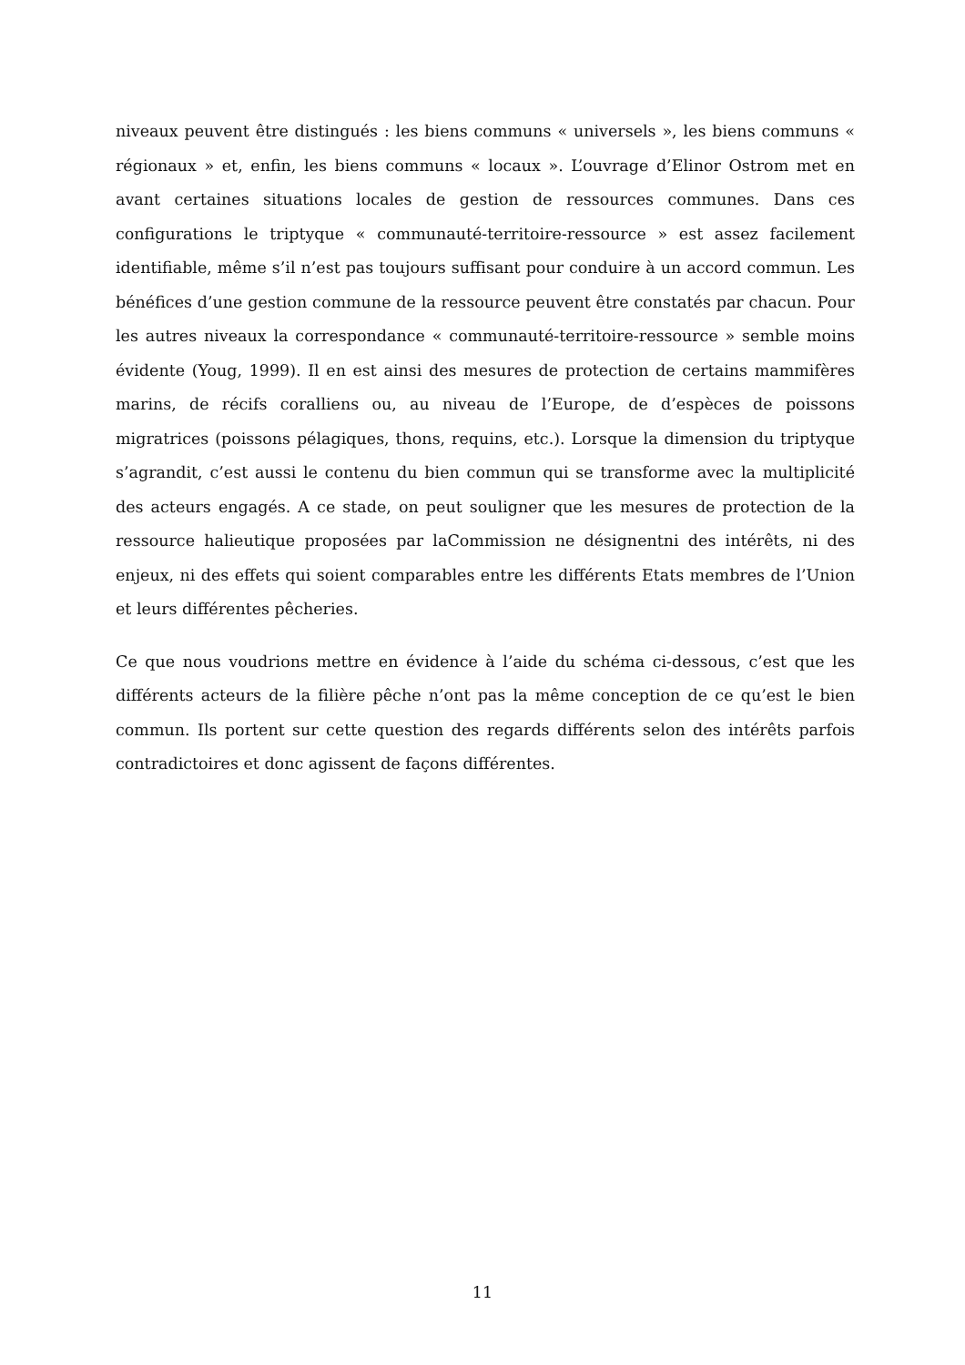niveaux peuvent être distingués : les biens communs « universels », les biens communs « régionaux » et, enfin, les biens communs « locaux ». L’ouvrage d’Elinor Ostrom met en avant certaines situations locales de gestion de ressources communes. Dans ces configurations le triptyque « communauté-territoire-ressource » est assez facilement identifiable, même s’il n’est pas toujours suffisant pour conduire à un accord commun. Les bénéfices d’une gestion commune de la ressource peuvent être constatés par chacun. Pour les autres niveaux la correspondance « communauté-territoire-ressource » semble moins évidente (Youg, 1999). Il en est ainsi des mesures de protection de certains mammifères marins, de récifs coralliens ou, au niveau de l’Europe, de d’espèces de poissons migratrices (poissons pélagiques, thons, requins, etc.). Lorsque la dimension du triptyque s’agrandit, c’est aussi le contenu du bien commun qui se transforme avec la multiplicité des acteurs engagés. A ce stade, on peut souligner que les mesures de protection de la ressource halieutique proposées par laCommission ne désignentni des intérêts, ni des enjeux, ni des effets qui soient comparables entre les différents Etats membres de l’Union et leurs différentes pêcheries.
Ce que nous voudrions mettre en évidence à l’aide du schéma ci-dessous, c’est que les différents acteurs de la filière pêche n’ont pas la même conception de ce qu’est le bien commun. Ils portent sur cette question des regards différents selon des intérêts parfois contradictoires et donc agissent de façons différentes.
11